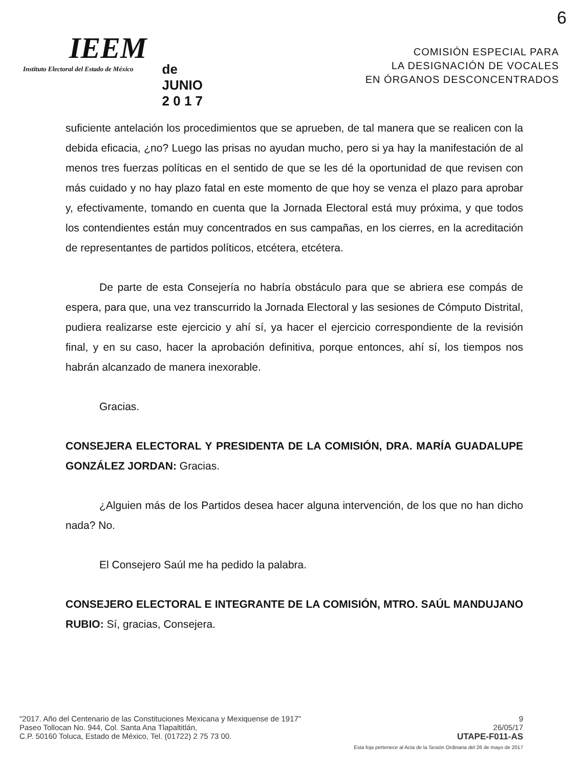6
IEEM
Instituto Electoral del Estado de México
de
JUNIO
2 0 1 7
COMISIÓN ESPECIAL PARA
LA DESIGNACIÓN DE VOCALES
EN ÓRGANOS DESCONCENTRADOS
suficiente antelación los procedimientos que se aprueben, de tal manera que se realicen con la debida eficacia, ¿no? Luego las prisas no ayudan mucho, pero si ya hay la manifestación de al menos tres fuerzas políticas en el sentido de que se les dé la oportunidad de que revisen con más cuidado y no hay plazo fatal en este momento de que hoy se venza el plazo para aprobar y, efectivamente, tomando en cuenta que la Jornada Electoral está muy próxima, y que todos los contendientes están muy concentrados en sus campañas, en los cierres, en la acreditación de representantes de partidos políticos, etcétera, etcétera.
De parte de esta Consejería no habría obstáculo para que se abriera ese compás de espera, para que, una vez transcurrido la Jornada Electoral y las sesiones de Cómputo Distrital, pudiera realizarse este ejercicio y ahí sí, ya hacer el ejercicio correspondiente de la revisión final, y en su caso, hacer la aprobación definitiva, porque entonces, ahí sí, los tiempos nos habrán alcanzado de manera inexorable.
Gracias.
CONSEJERA ELECTORAL Y PRESIDENTA DE LA COMISIÓN, DRA. MARÍA GUADALUPE GONZÁLEZ JORDAN: Gracias.
¿Alguien más de los Partidos desea hacer alguna intervención, de los que no han dicho nada? No.
El Consejero Saúl me ha pedido la palabra.
CONSEJERO ELECTORAL E INTEGRANTE DE LA COMISIÓN, MTRO. SAÚL MANDUJANO RUBIO: Sí, gracias, Consejera.
"2017. Año del Centenario de las Constituciones Mexicana y Mexiquense de 1917"
Paseo Tollocan No. 944, Col. Santa Ana Tlapaltitlán,
C.P. 50160 Toluca, Estado de México, Tel. (01722) 2 75 73 00.
9
26/05/17
UTAPE-F011-AS
Esta foja pertenece al Acta de la Sesión Ordinaria del 26 de mayo de 2017